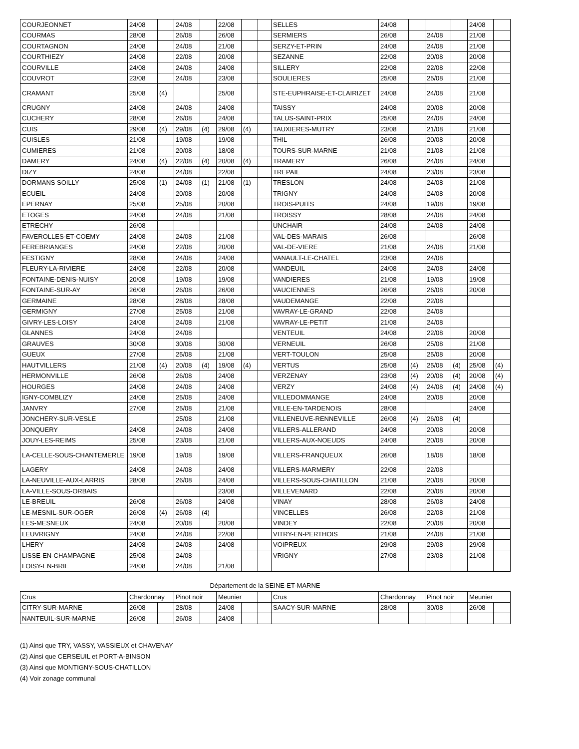| COURJEONNET | 24/08 | | 24/08 | | 22/08 | | | SELLES | 24/08 | | | | 24/08 | |
| COURMAS | 28/08 | | 26/08 | | 26/08 | | | SERMIERS | 26/08 | | 24/08 | | 21/08 | |
| COURTAGNON | 24/08 | | 24/08 | | 21/08 | | | SERZY-ET-PRIN | 24/08 | | 24/08 | | 21/08 | |
| COURTHIEZY | 24/08 | | 22/08 | | 20/08 | | | SEZANNE | 22/08 | | 20/08 | | 20/08 | |
| COURVILLE | 24/08 | | 24/08 | | 24/08 | | | SILLERY | 22/08 | | 22/08 | | 22/08 | |
| COUVROT | 23/08 | | 24/08 | | 23/08 | | | SOULIERES | 25/08 | | 25/08 | | 21/08 | |
| CRAMANT | 25/08 | (4) | | | 25/08 | | | STE-EUPHRAISE-ET-CLAIRIZET | 24/08 | | 24/08 | | 21/08 | |
| CRUGNY | 24/08 | | 24/08 | | 24/08 | | | TAISSY | 24/08 | | 20/08 | | 20/08 | |
| CUCHERY | 28/08 | | 26/08 | | 24/08 | | | TALUS-SAINT-PRIX | 25/08 | | 24/08 | | 24/08 | |
| CUIS | 29/08 | (4) | 29/08 | (4) | 29/08 | (4) | | TAUXIERES-MUTRY | 23/08 | | 21/08 | | 21/08 | |
| CUISLES | 21/08 | | 19/08 | | 19/08 | | | THIL | 26/08 | | 20/08 | | 20/08 | |
| CUMIERES | 21/08 | | 20/08 | | 18/08 | | | TOURS-SUR-MARNE | 21/08 | | 21/08 | | 21/08 | |
| DAMERY | 24/08 | (4) | 22/08 | (4) | 20/08 | (4) | | TRAMERY | 26/08 | | 24/08 | | 24/08 | |
| DIZY | 24/08 | | 24/08 | | 22/08 | | | TREPAIL | 24/08 | | 23/08 | | 23/08 | |
| DORMANS SOILLY | 25/08 | (1) | 24/08 | (1) | 21/08 | (1) | | TRESLON | 24/08 | | 24/08 | | 21/08 | |
| ECUEIL | 24/08 | | 20/08 | | 20/08 | | | TRIGNY | 24/08 | | 24/08 | | 20/08 | |
| EPERNAY | 25/08 | | 25/08 | | 20/08 | | | TROIS-PUITS | 24/08 | | 19/08 | | 19/08 | |
| ETOGES | 24/08 | | 24/08 | | 21/08 | | | TROISSY | 28/08 | | 24/08 | | 24/08 | |
| ETRECHY | 26/08 | | | | | | | UNCHAIR | 24/08 | | 24/08 | | 24/08 | |
| FAVEROLLES-ET-COEMY | 24/08 | | 24/08 | | 21/08 | | | VAL-DES-MARAIS | 26/08 | | | | 26/08 | |
| FEREBRIANGES | 24/08 | | 22/08 | | 20/08 | | | VAL-DE-VIERE | 21/08 | | 24/08 | | 21/08 | |
| FESTIGNY | 28/08 | | 24/08 | | 24/08 | | | VANAULT-LE-CHATEL | 23/08 | | 24/08 | | | |
| FLEURY-LA-RIVIERE | 24/08 | | 22/08 | | 20/08 | | | VANDEUIL | 24/08 | | 24/08 | | 24/08 | |
| FONTAINE-DENIS-NUISY | 20/08 | | 19/08 | | 19/08 | | | VANDIERES | 21/08 | | 19/08 | | 19/08 | |
| FONTAINE-SUR-AY | 26/08 | | 26/08 | | 26/08 | | | VAUCIENNES | 26/08 | | 26/08 | | 20/08 | |
| GERMAINE | 28/08 | | 28/08 | | 28/08 | | | VAUDEMANGE | 22/08 | | 22/08 | | | |
| GERMIGNY | 27/08 | | 25/08 | | 21/08 | | | VAVRAY-LE-GRAND | 22/08 | | 24/08 | | | |
| GIVRY-LES-LOISY | 24/08 | | 24/08 | | 21/08 | | | VAVRAY-LE-PETIT | 21/08 | | 24/08 | | | |
| GLANNES | 24/08 | | 24/08 | | | | | VENTEUIL | 24/08 | | 22/08 | | 20/08 | |
| GRAUVES | 30/08 | | 30/08 | | 30/08 | | | VERNEUIL | 26/08 | | 25/08 | | 21/08 | |
| GUEUX | 27/08 | | 25/08 | | 21/08 | | | VERT-TOULON | 25/08 | | 25/08 | | 20/08 | |
| HAUTVILLERS | 21/08 | (4) | 20/08 | (4) | 19/08 | (4) | | VERTUS | 25/08 | (4) | 25/08 | (4) | 25/08 | (4) |
| HERMONVILLE | 26/08 | | 26/08 | | 24/08 | | | VERZENAY | 23/08 | (4) | 20/08 | (4) | 20/08 | (4) |
| HOURGES | 24/08 | | 24/08 | | 24/08 | | | VERZY | 24/08 | (4) | 24/08 | (4) | 24/08 | (4) |
| IGNY-COMBLIZY | 24/08 | | 25/08 | | 24/08 | | | VILLEDOMMANGE | 24/08 | | 20/08 | | 20/08 | |
| JANVRY | 27/08 | | 25/08 | | 21/08 | | | VILLE-EN-TARDENOIS | 28/08 | | | | 24/08 | |
| JONCHERY-SUR-VESLE | | | 25/08 | | 21/08 | | | VILLENEUVE-RENNEVILLE | 26/08 | (4) | 26/08 | (4) | | |
| JONQUERY | 24/08 | | 24/08 | | 24/08 | | | VILLERS-ALLERAND | 24/08 | | 20/08 | | 20/08 | |
| JOUY-LES-REIMS | 25/08 | | 23/08 | | 21/08 | | | VILLERS-AUX-NOEUDS | 24/08 | | 20/08 | | 20/08 | |
| LA-CELLE-SOUS-CHANTEMERLE | 19/08 | | 19/08 | | 19/08 | | | VILLERS-FRANQUEUX | 26/08 | | 18/08 | | 18/08 | |
| LAGERY | 24/08 | | 24/08 | | 24/08 | | | VILLERS-MARMERY | 22/08 | | 22/08 | | | |
| LA-NEUVILLE-AUX-LARRIS | 28/08 | | 26/08 | | 24/08 | | | VILLERS-SOUS-CHATILLON | 21/08 | | 20/08 | | 20/08 | |
| LA-VILLE-SOUS-ORBAIS | | | | | 23/08 | | | VILLEVENARD | 22/08 | | 20/08 | | 20/08 | |
| LE-BREUIL | 26/08 | | 26/08 | | 24/08 | | | VINAY | 28/08 | | 26/08 | | 24/08 | |
| LE-MESNIL-SUR-OGER | 26/08 | (4) | 26/08 | (4) | | | | VINCELLES | 26/08 | | 22/08 | | 21/08 | |
| LES-MESNEUX | 24/08 | | 20/08 | | 20/08 | | | VINDEY | 22/08 | | 20/08 | | 20/08 | |
| LEUVRIGNY | 24/08 | | 24/08 | | 22/08 | | | VITRY-EN-PERTHOIS | 21/08 | | 24/08 | | 21/08 | |
| LHERY | 24/08 | | 24/08 | | 24/08 | | | VOIPREUX | 29/08 | | 29/08 | | 29/08 | |
| LISSE-EN-CHAMPAGNE | 25/08 | | 24/08 | | | | | VRIGNY | 27/08 | | 23/08 | | 21/08 | |
| LOISY-EN-BRIE | 24/08 | | 24/08 | | 21/08 | | | | | | | | | |
Département de la SEINE-ET-MARNE
| Crus | Chardonnay | | Pinot noir | | Meunier | | | Crus | Chardonnay | | Pinot noir | | Meunier | |
| --- | --- | --- | --- | --- | --- | --- | --- | --- | --- | --- | --- | --- | --- | --- |
| CITRY-SUR-MARNE | 26/08 | | 28/08 | | 24/08 | | | SAACY-SUR-MARNE | 28/08 | | 30/08 | | 26/08 | |
| NANTEUIL-SUR-MARNE | 26/08 | | 26/08 | | 24/08 | | | | | | | | | |
(1) Ainsi que TRY, VASSY, VASSIEUX et CHAVENAY
(2) Ainsi que CERSEUIL et PORT-A-BINSON
(3) Ainsi que MONTIGNY-SOUS-CHATILLON
(4) Voir zonage communal